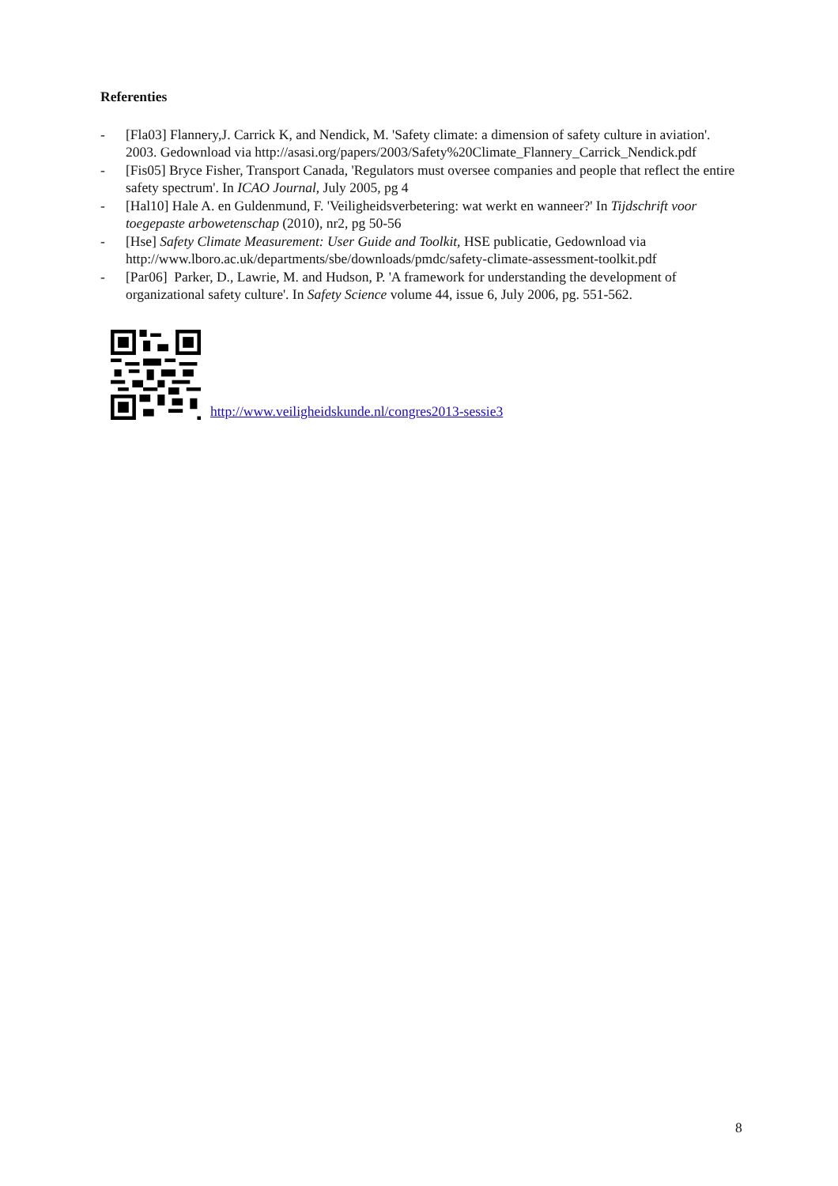Referenties
- [Fla03] Flannery,J. Carrick K, and Nendick, M. 'Safety climate: a dimension of safety culture in aviation'. 2003. Gedownload via http://asasi.org/papers/2003/Safety%20Climate_Flannery_Carrick_Nendick.pdf
- [Fis05] Bryce Fisher, Transport Canada, 'Regulators must oversee companies and people that reflect the entire safety spectrum'. In ICAO Journal, July 2005, pg 4
- [Hal10] Hale A. en Guldenmund, F. 'Veiligheidsverbetering: wat werkt en wanneer?' In Tijdschrift voor toegepaste arbowetenschap (2010), nr2, pg 50-56
- [Hse] Safety Climate Measurement: User Guide and Toolkit, HSE publicatie, Gedownload via http://www.lboro.ac.uk/departments/sbe/downloads/pmdc/safety-climate-assessment-toolkit.pdf
- [Par06] Parker, D., Lawrie, M. and Hudson, P. 'A framework for understanding the development of organizational safety culture'. In Safety Science volume 44, issue 6, July 2006, pg. 551-562.
http://www.veiligheidskunde.nl/congres2013-sessie3
8